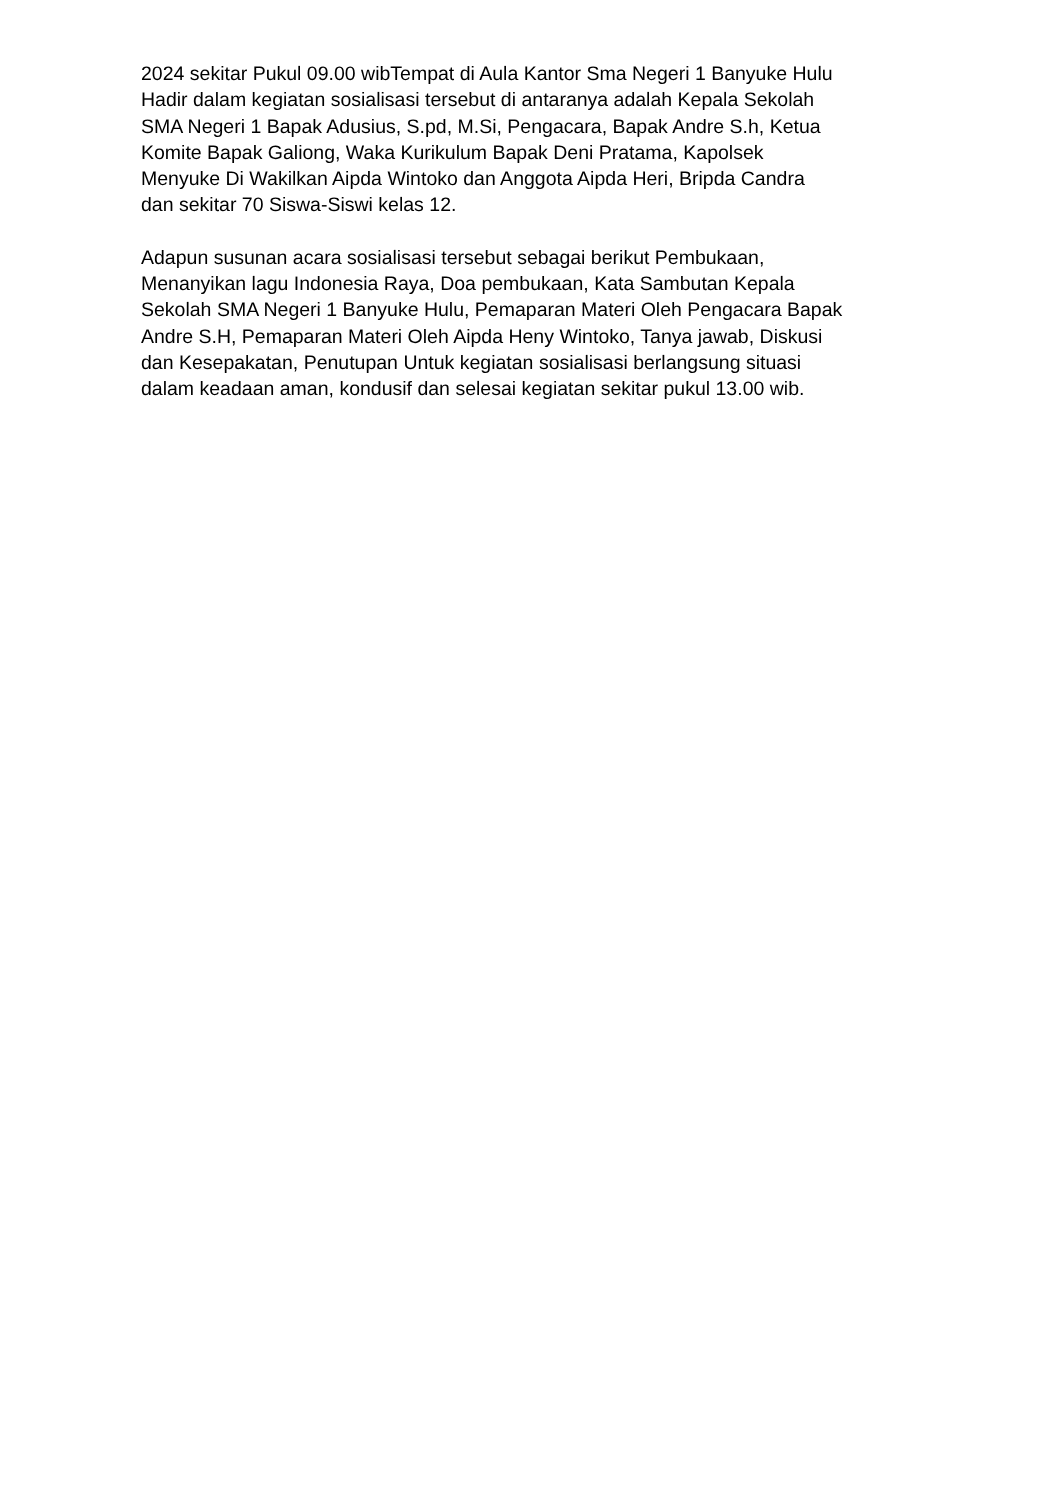2024 sekitar Pukul 09.00 wibTempat di Aula Kantor Sma Negeri 1 Banyuke Hulu
Hadir dalam kegiatan sosialisasi tersebut di antaranya adalah Kepala Sekolah
SMA Negeri 1 Bapak Adusius, S.pd, M.Si, Pengacara, Bapak Andre S.h, Ketua
Komite Bapak Galiong, Waka Kurikulum Bapak Deni Pratama, Kapolsek
Menyuke Di Wakilkan Aipda Wintoko dan Anggota Aipda Heri, Bripda Candra
dan sekitar 70 Siswa-Siswi kelas 12.
Adapun susunan acara sosialisasi tersebut sebagai berikut Pembukaan,
Menanyikan lagu Indonesia Raya, Doa pembukaan, Kata Sambutan Kepala
Sekolah SMA Negeri 1 Banyuke Hulu, Pemaparan Materi Oleh Pengacara Bapak
Andre S.H, Pemaparan Materi Oleh Aipda Heny Wintoko, Tanya jawab, Diskusi
dan Kesepakatan, Penutupan Untuk kegiatan sosialisasi berlangsung situasi
dalam keadaan aman, kondusif dan selesai kegiatan sekitar pukul 13.00 wib.